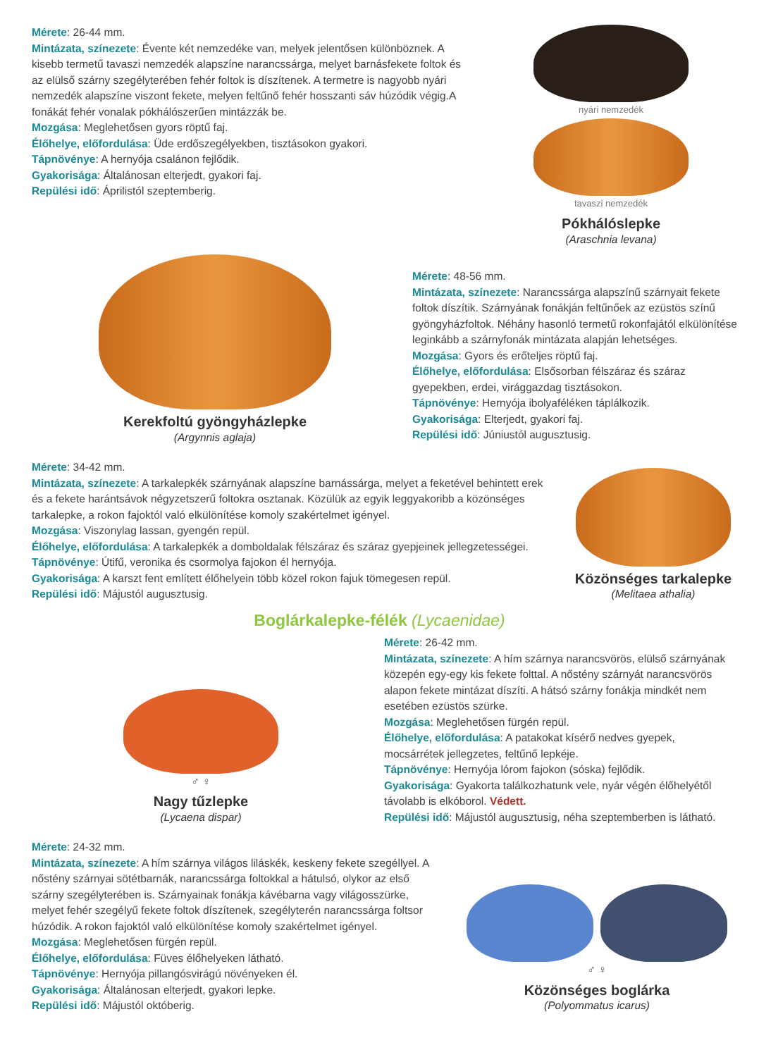Mérete: 26-44 mm.
Mintázata, színezete: Évente két nemzedéke van, melyek jelentősen különböznek. A kisebb termetű tavaszi nemzedék alapszíne narancssárga, melyet barnásfekete foltok és az elülső szárny szegélyterében fehér foltok is díszítenek. A termetre is nagyobb nyári nemzedék alapszíne viszont fekete, melyen feltűnő fehér hosszanti sáv húzódik végig.A fonákát fehér vonalak pókhálószerűen mintázzák be.
Mozgása: Meglehetősen gyors röptű faj.
Élőhelye, előfordulása: Üde erdőszegélyekben, tisztásokon gyakori.
Tápnövénye: A hernyója csalánon fejlődik.
Gyakorisága: Általánosan elterjedt, gyakori faj.
Repülési idő: Áprilistól szeptemberig.
nyári nemzedék
tavaszi nemzedék
Pókhálóslepke
(Araschnia levana)
Kerekfoltú gyöngyházlepke
(Argynnis aglaja)
Mérete: 48-56 mm.
Mintázata, színezete: Narancssárga alapszínű szárnyait fekete foltok díszítik. Szárnyának fonákján feltűnőek az ezüstös színű gyöngyházfoltok. Néhány hasonló termetű rokonfajától elkülönítése leginkább a szárnyfonák mintázata alapján lehetséges.
Mozgása: Gyors és erőteljes röptű faj.
Élőhelye, előfordulása: Elsősorban félszáraz és száraz gyepekben, erdei, virággazdag tisztásokon.
Tápnövénye: Hernyója ibolyaféléken táplálkozik.
Gyakorisága: Elterjedt, gyakori faj.
Repülési idő: Júniustól augusztusig.
Mérete: 34-42 mm.
Mintázata, színezete: A tarkalepkék szárnyának alapszíne barnássárga, melyet a feketével behintett erek és a fekete harántsávok négyzetszerű foltokra osztanak. Közülük az egyik leggyakoribb a közönséges tarkalepke, a rokon fajoktól való elkülönítése komoly szakértelmet igényel.
Mozgása: Viszonylag lassan, gyengén repül.
Élőhelye, előfordulása: A tarkalepkék a domboldalak félszáraz és száraz gyepjeinek jellegzetességei.
Tápnövénye: Útifű, veronika és csormolya fajokon él hernyója.
Gyakorisága: A karszt fent említett élőhelyein több közel rokon fajuk tömegesen repül.
Repülési idő: Májustól augusztusig.
Közönséges tarkalepke
(Melitaea athalia)
Boglárkalepke-félék (Lycaenidae)
♂ ♀
Nagy tűzlepke
(Lycaena dispar)
Mérete: 26-42 mm.
Mintázata, színezete: A hím szárnya narancsvörös, elülső szárnyának közepén egy-egy kis fekete folttal. A nőstény szárnyát narancsvörös alapon fekete mintázat díszíti. A hátsó szárny fonákja mindkét nem esetében ezüstös szürke.
Mozgása: Meglehetősen fürgén repül.
Élőhelye, előfordulása: A patakokat kísérő nedves gyepek, mocsárrétek jellegzetes, feltűnő lepkéje.
Tápnövénye: Hernyója lórom fajokon (sóska) fejlődik.
Gyakorisága: Gyakorta találkozhatunk vele, nyár végén élőhelyétől távolabb is elkóborol. Védett.
Repülési idő: Májustól augusztusig, néha szeptemberben is látható.
Mérete: 24-32 mm.
Mintázata, színezete: A hím szárnya világos liláskék, keskeny fekete szegéllyel. A nőstény szárnyai sötétbarnák, narancssárga foltokkal a hátulsó, olykor az első szárny szegélyterében is. Szárnyainak fonákja kávébarna vagy világosszürke, melyet fehér szegélyű fekete foltok díszítenek, szegélyterén narancssárga foltsor húzódik. A rokon fajoktól való elkülönítése komoly szakértelmet igényel.
Mozgása: Meglehetősen fürgén repül.
Élőhelye, előfordulása: Füves élőhelyeken látható.
Tápnövénye: Hernyója pillangósvirágú növényeken él.
Gyakorisága: Általánosan elterjedt, gyakori lepke.
Repülési idő: Májustól októberig.
♂ ♀
Közönséges boglárka
(Polyommatus icarus)